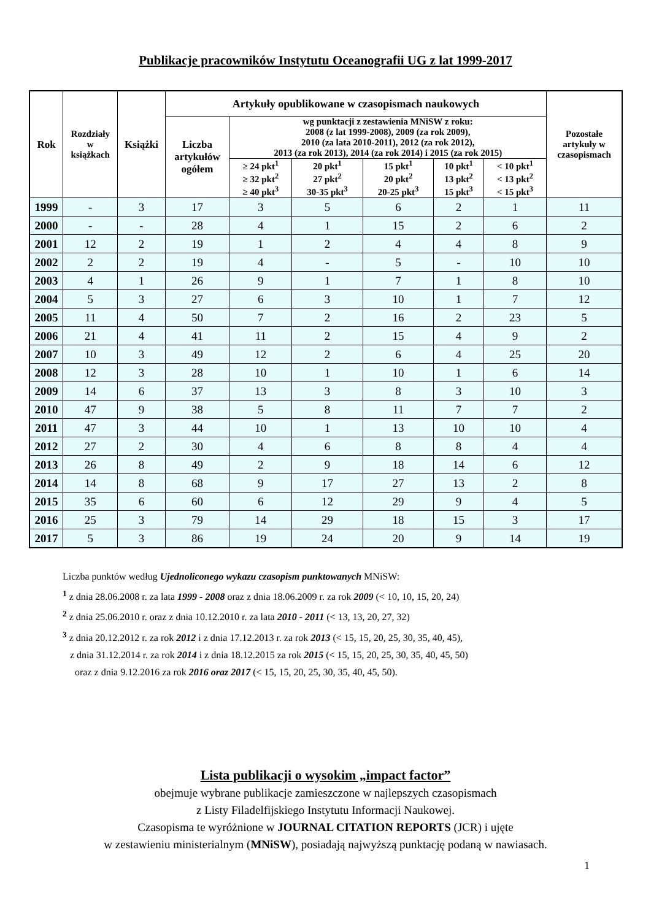Publikacje pracowników Instytutu Oceanografii UG z lat 1999-2017
| Rok | Rozdziały w książkach | Książki | Artykuły opublikowane w czasopismach naukowych | | | | | | Pozostałe artykuły w czasopismach |
| --- | --- | --- | --- | --- | --- | --- | --- | --- | --- |
| | | | Liczba artykułów ogółem | wg punktacji z zestawienia MNiSW z roku: 2008 (z lat 1999-2008), 2009 (za rok 2009), 2010 (za lata 2010-2011), 2012 (za rok 2012), 2013 (za rok 2013), 2014 (za rok 2014) i 2015 (za rok 2015) | | | | | |
| | | | | ≥ 24 pkt<sup>1</sup> ≥ 32 pkt<sup>2</sup> ≥ 40 pkt<sup>3</sup> | 20 pkt<sup>1</sup> 27 pkt<sup>2</sup> 30-35 pkt<sup>3</sup> | 15 pkt<sup>1</sup> 20 pkt<sup>2</sup> 20-25 pkt<sup>3</sup> | 10 pkt<sup>1</sup> 13 pkt<sup>2</sup> 15 pkt<sup>3</sup> | < 10 pkt<sup>1</sup> < 13 pkt<sup>2</sup> < 15 pkt<sup>3</sup> | |
| 1999 | - | 3 | 17 | 3 | 5 | 6 | 2 | 1 | 11 |
| 2000 | - | - | 28 | 4 | 1 | 15 | 2 | 6 | 2 |
| 2001 | 12 | 2 | 19 | 1 | 2 | 4 | 4 | 8 | 9 |
| 2002 | 2 | 2 | 19 | 4 | - | 5 | - | 10 | 10 |
| 2003 | 4 | 1 | 26 | 9 | 1 | 7 | 1 | 8 | 10 |
| 2004 | 5 | 3 | 27 | 6 | 3 | 10 | 1 | 7 | 12 |
| 2005 | 11 | 4 | 50 | 7 | 2 | 16 | 2 | 23 | 5 |
| 2006 | 21 | 4 | 41 | 11 | 2 | 15 | 4 | 9 | 2 |
| 2007 | 10 | 3 | 49 | 12 | 2 | 6 | 4 | 25 | 20 |
| 2008 | 12 | 3 | 28 | 10 | 1 | 10 | 1 | 6 | 14 |
| 2009 | 14 | 6 | 37 | 13 | 3 | 8 | 3 | 10 | 3 |
| 2010 | 47 | 9 | 38 | 5 | 8 | 11 | 7 | 7 | 2 |
| 2011 | 47 | 3 | 44 | 10 | 1 | 13 | 10 | 10 | 4 |
| 2012 | 27 | 2 | 30 | 4 | 6 | 8 | 8 | 4 | 4 |
| 2013 | 26 | 8 | 49 | 2 | 9 | 18 | 14 | 6 | 12 |
| 2014 | 14 | 8 | 68 | 9 | 17 | 27 | 13 | 2 | 8 |
| 2015 | 35 | 6 | 60 | 6 | 12 | 29 | 9 | 4 | 5 |
| 2016 | 25 | 3 | 79 | 14 | 29 | 18 | 15 | 3 | 17 |
| 2017 | 5 | 3 | 86 | 19 | 24 | 20 | 9 | 14 | 19 |
Liczba punktów według Ujednoliconego wykazu czasopism punktowanych MNiSW:
<sup>1</sup> z dnia 28.06.2008 r. za lata 1999 - 2008 oraz z dnia 18.06.2009 r. za rok 2009 (< 10, 10, 15, 20, 24)
<sup>2</sup> z dnia 25.06.2010 r. oraz z dnia 10.12.2010 r. za lata 2010 - 2011 (< 13, 13, 20, 27, 32)
<sup>3</sup> z dnia 20.12.2012 r. za rok 2012 i z dnia 17.12.2013 r. za rok 2013 (< 15, 15, 20, 25, 30, 35, 40, 45),
z dnia 31.12.2014 r. za rok 2014 i z dnia 18.12.2015 za rok 2015 (< 15, 15, 20, 25, 30, 35, 40, 45, 50)
oraz z dnia 9.12.2016 za rok 2016 oraz 2017 (< 15, 15, 20, 25, 30, 35, 40, 45, 50).
Lista publikacji o wysokim „impact factor”
obejmuje wybrane publikacje zamieszczone w najlepszych czasopismach
z Listy Filadelfijskiego Instytutu Informacji Naukowej.
Czasopisma te wyróżnione w JOURNAL CITATION REPORTS (JCR) i ujęte
w zestawieniu ministerialnym (MNiSW), posiadają najwyższą punktację podaną w nawiasach.
1